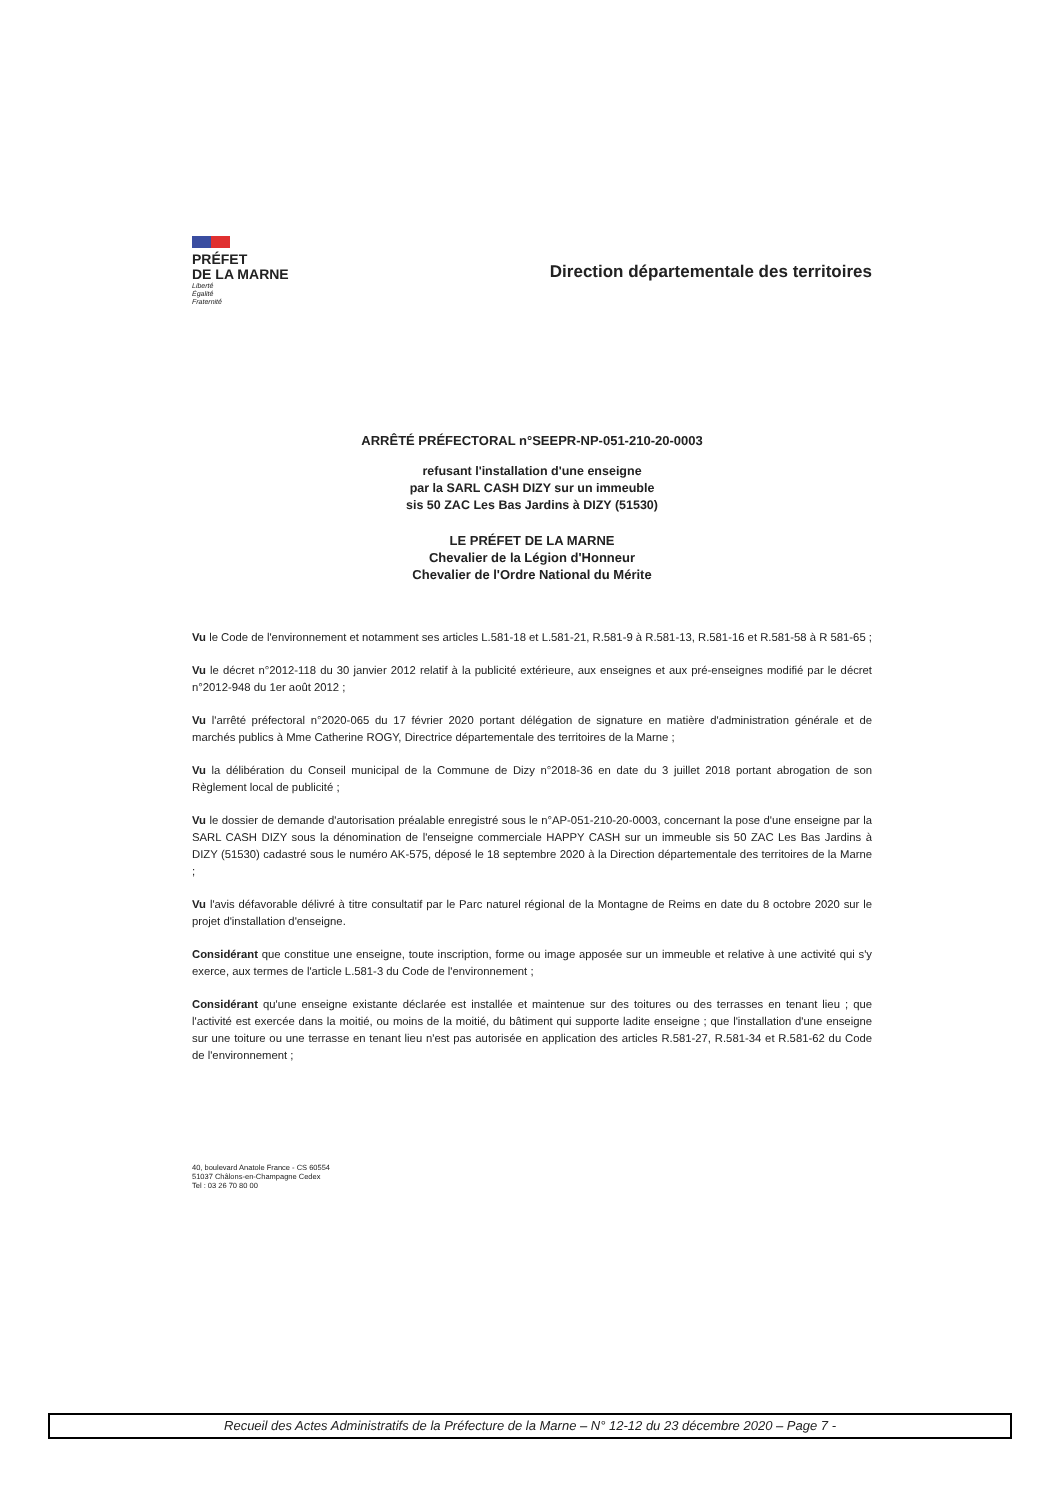PRÉFET
DE LA MARNE
Liberté
Égalité
Fraternité
Direction départementale des territoires
ARRÊTÉ PRÉFECTORAL n°SEEPR-NP-051-210-20-0003
refusant l'installation d'une enseigne
par la SARL CASH DIZY sur un immeuble
sis 50 ZAC Les Bas Jardins à DIZY (51530)
LE PRÉFET DE LA MARNE
Chevalier de la Légion d'Honneur
Chevalier de l'Ordre National du Mérite
Vu le Code de l'environnement et notamment ses articles L.581-18 et L.581-21, R.581-9 à R.581-13, R.581-16 et R.581-58 à R 581-65 ;
Vu le décret n°2012-118 du 30 janvier 2012 relatif à la publicité extérieure, aux enseignes et aux pré-enseignes modifié par le décret n°2012-948 du 1er août 2012 ;
Vu l'arrêté préfectoral n°2020-065 du 17 février 2020 portant délégation de signature en matière d'administration générale et de marchés publics à Mme Catherine ROGY, Directrice départementale des territoires de la Marne ;
Vu la délibération du Conseil municipal de la Commune de Dizy n°2018-36 en date du 3 juillet 2018 portant abrogation de son Règlement local de publicité ;
Vu le dossier de demande d'autorisation préalable enregistré sous le n°AP-051-210-20-0003, concernant la pose d'une enseigne par la SARL CASH DIZY sous la dénomination de l'enseigne commerciale HAPPY CASH sur un immeuble sis 50 ZAC Les Bas Jardins à DIZY (51530) cadastré sous le numéro AK-575, déposé le 18 septembre 2020 à la Direction départementale des territoires de la Marne ;
Vu l'avis défavorable délivré à titre consultatif par le Parc naturel régional de la Montagne de Reims en date du 8 octobre 2020 sur le projet d'installation d'enseigne.
Considérant que constitue une enseigne, toute inscription, forme ou image apposée sur un immeuble et relative à une activité qui s'y exerce, aux termes de l'article L.581-3 du Code de l'environnement ;
Considérant qu'une enseigne existante déclarée est installée et maintenue sur des toitures ou des terrasses en tenant lieu ; que l'activité est exercée dans la moitié, ou moins de la moitié, du bâtiment qui supporte ladite enseigne ; que l'installation d'une enseigne sur une toiture ou une terrasse en tenant lieu n'est pas autorisée en application des articles R.581-27, R.581-34 et R.581-62 du Code de l'environnement ;
40, boulevard Anatole France - CS 60554
51037 Châlons-en-Champagne Cedex
Tel : 03 26 70 80 00
Recueil des Actes Administratifs de la Préfecture de la Marne – N° 12-12 du 23 décembre 2020 – Page 7 -